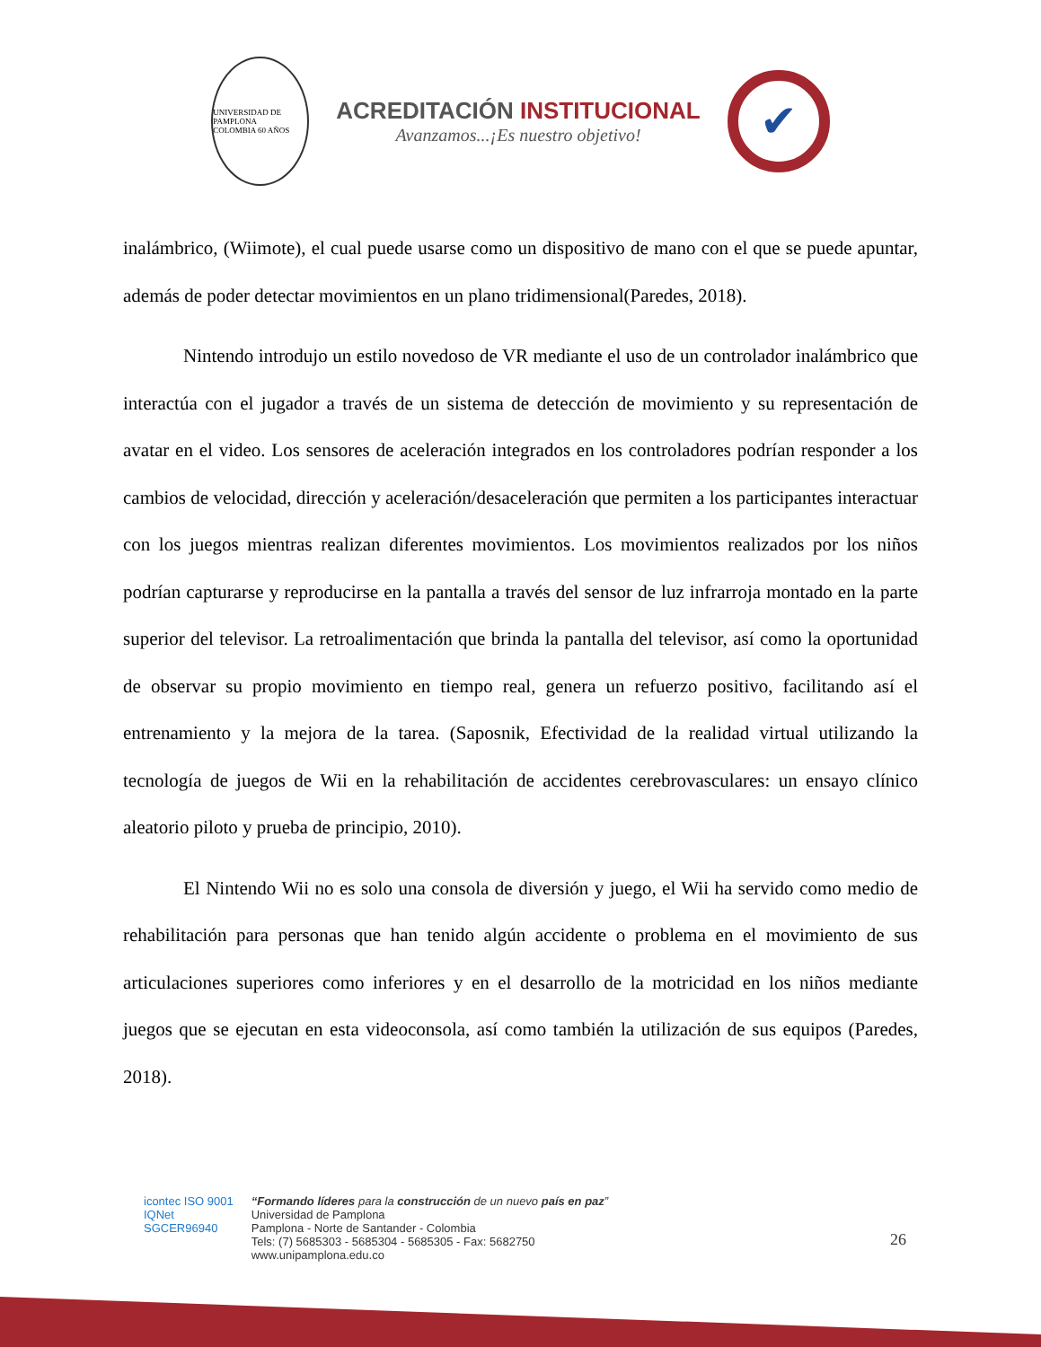UNIVERSIDAD DE PAMPLONA
COLOMBIA 60 AÑOS
ACREDITACIÓN INSTITUCIONAL
Avanzamos...¡Es nuestro objetivo!
✔
inalámbrico, (Wiimote), el cual puede usarse como un dispositivo de mano con el que se puede apuntar, además de poder detectar movimientos en un plano tridimensional(Paredes, 2018).
Nintendo introdujo un estilo novedoso de VR mediante el uso de un controlador inalámbrico que interactúa con el jugador a través de un sistema de detección de movimiento y su representación de avatar en el video. Los sensores de aceleración integrados en los controladores podrían responder a los cambios de velocidad, dirección y aceleración/desaceleración que permiten a los participantes interactuar con los juegos mientras realizan diferentes movimientos. Los movimientos realizados por los niños podrían capturarse y reproducirse en la pantalla a través del sensor de luz infrarroja montado en la parte superior del televisor. La retroalimentación que brinda la pantalla del televisor, así como la oportunidad de observar su propio movimiento en tiempo real, genera un refuerzo positivo, facilitando así el entrenamiento y la mejora de la tarea. (Saposnik, Efectividad de la realidad virtual utilizando la tecnología de juegos de Wii en la rehabilitación de accidentes cerebrovasculares: un ensayo clínico aleatorio piloto y prueba de principio, 2010).
El Nintendo Wii no es solo una consola de diversión y juego, el Wii ha servido como medio de rehabilitación para personas que han tenido algún accidente o problema en el movimiento de sus articulaciones superiores como inferiores y en el desarrollo de la motricidad en los niños mediante juegos que se ejecutan en esta videoconsola, así como también la utilización de sus equipos (Paredes, 2018).
icontec ISO 9001
IQNet
SGCER96940
“Formando líderes para la construcción de un nuevo país en paz”
Universidad de Pamplona
Pamplona - Norte de Santander - Colombia
Tels: (7) 5685303 - 5685304 - 5685305 - Fax: 5682750
www.unipamplona.edu.co
26